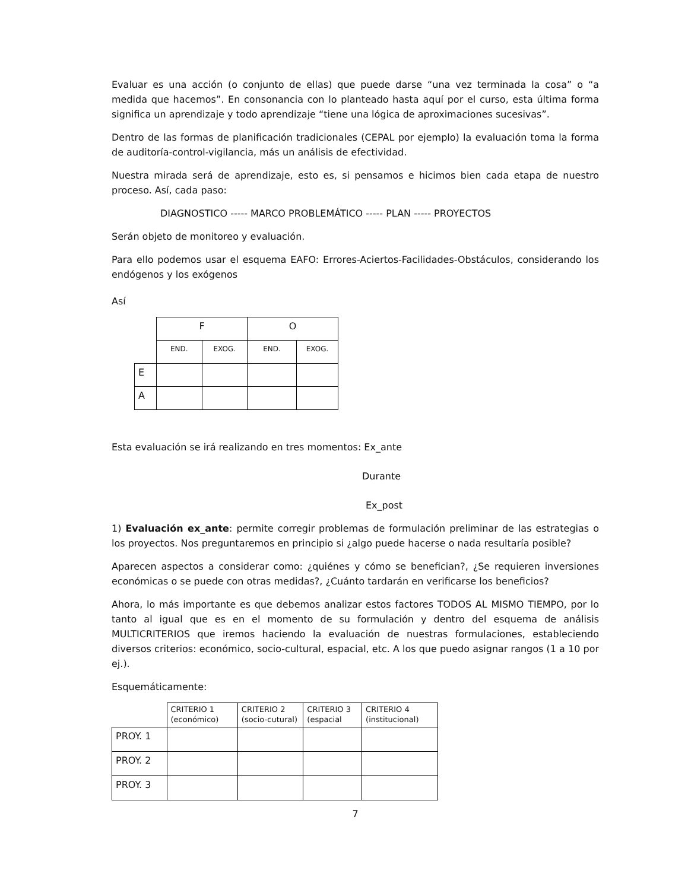Evaluar es una acción (o conjunto de ellas) que puede darse “una vez terminada la cosa” o “a medida que hacemos”. En consonancia con lo planteado hasta aquí por el curso, esta última forma significa un aprendizaje y todo aprendizaje “tiene una lógica de aproximaciones sucesivas”.
Dentro de las formas de planificación tradicionales (CEPAL por ejemplo) la evaluación toma la forma de auditoría-control-vigilancia, más un análisis de efectividad.
Nuestra mirada será de aprendizaje, esto es, si pensamos e hicimos bien cada etapa de nuestro proceso. Así, cada paso:
DIAGNOSTICO ----- MARCO PROBLEMÁTICO ----- PLAN ----- PROYECTOS
Serán objeto de monitoreo y evaluación.
Para ello podemos usar el esquema EAFO: Errores-Aciertos-Facilidades-Obstáculos, considerando los endógenos y los exógenos
Así
| | F | | O | |
| | END. | EXOG. | END. | EXOG. |
| E | | | | |
| A | | | | |
Esta evaluación se irá realizando en tres momentos: Ex_ante
Durante
Ex_post
1) Evaluación ex_ante: permite corregir problemas de formulación preliminar de las estrategias o los proyectos. Nos preguntaremos en principio si ¿algo puede hacerse o nada resultaría posible?
Aparecen aspectos a considerar como: ¿quiénes y cómo se benefician?, ¿Se requieren inversiones económicas o se puede con otras medidas?, ¿Cuánto tardarán en verificarse los beneficios?
Ahora, lo más importante es que debemos analizar estos factores TODOS AL MISMO TIEMPO, por lo tanto al igual que es en el momento de su formulación y dentro del esquema de análisis MULTICRITERIOS que iremos haciendo la evaluación de nuestras formulaciones, estableciendo diversos criterios: económico, socio-cultural, espacial, etc. A los que puedo asignar rangos (1 a 10 por ej.).
Esquemáticamente:
| | CRITERIO 1 (económico) | CRITERIO 2 (socio-cutural) | CRITERIO 3 (espacial | CRITERIO 4 (institucional) |
| PROY. 1 | | | | |
| PROY. 2 | | | | |
| PROY. 3 | | | | |
7